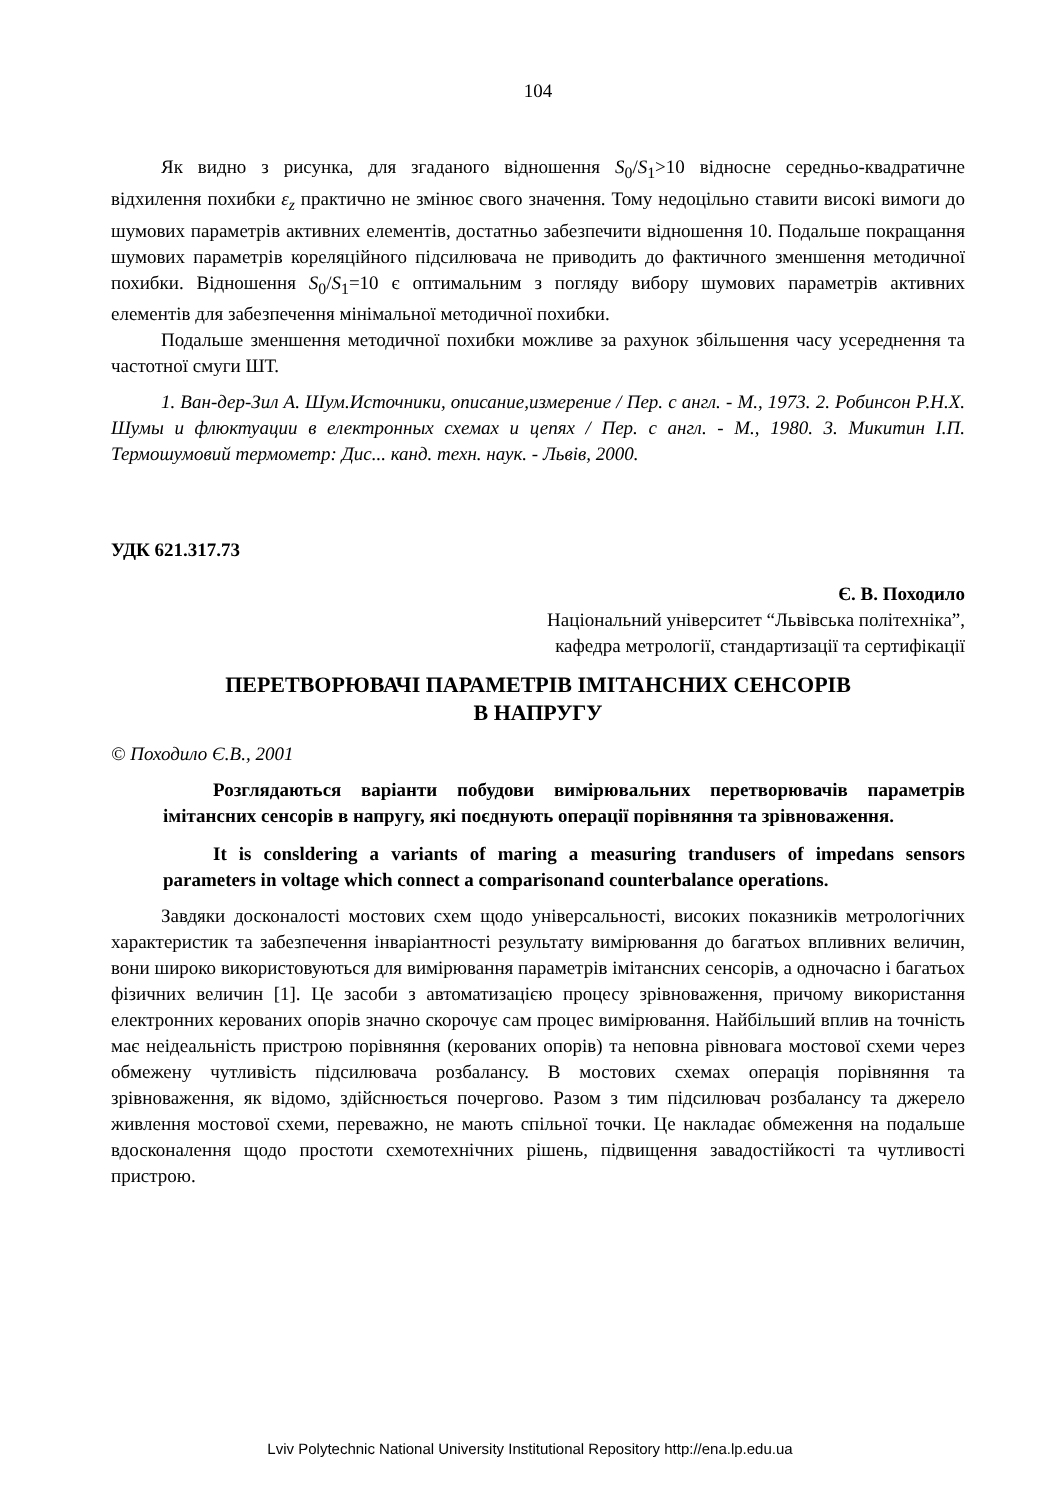104
Як видно з рисунка, для згаданого відношення S<sub>0</sub>/S<sub>1</sub>>10 відносне середньо-квадратичне відхилення похибки ε<sub>z</sub> практично не змінює свого значення. Тому недоцільно ставити високі вимоги до шумових параметрів активних елементів, достатньо забезпечити відношення 10. Подальше покращання шумових параметрів кореляційного підсилювача не приводить до фактичного зменшення методичної похибки. Відношення S<sub>0</sub>/S<sub>1</sub>=10 є оптимальним з погляду вибору шумових параметрів активних елементів для забезпечення мінімальної методичної похибки.
Подальше зменшення методичної похибки можливе за рахунок збільшення часу усереднення та частотної смуги ШТ.
1. Ван-дер-Зил А. Шум.Источники, описание,измерение / Пер. с англ. - М., 1973. 2. Робинсон Р.Н.Х. Шумы и флюктуации в електронных схемах и цепях / Пер. с англ. - М., 1980. 3. Микитин І.П. Термошумовий термометр: Дис... канд. техн. наук. - Львів, 2000.
УДК 621.317.73
Є. В. Походило
Національний університет “Львівська політехніка”,
кафедра метрології, стандартизації та сертифікації
ПЕРЕТВОРЮВАЧІ ПАРАМЕТРІВ ІМІТАНСНИХ СЕНСОРІВ
В НАПРУГУ
© Походило Є.В., 2001
Розглядаються варіанти побудови вимірювальних перетворювачів параметрів імітансних сенсорів в напругу, які поєднують операції порівняння та зрівноваження.
It is consldering a variants of maring a measuring trandusers of impedans sensors parameters in voltage which connect a comparisonand counterbalance operations.
Завдяки досконалості мостових схем щодо універсальності, високих показників метрологічних характеристик та забезпечення інваріантності результату вимірювання до багатьох впливних величин, вони широко використовуються для вимірювання параметрів імітансних сенсорів, а одночасно і багатьох фізичних величин [1]. Це засоби з автоматизацією процесу зрівноваження, причому використання електронних керованих опорів значно скорочує сам процес вимірювання. Найбільший вплив на точність має неідеальність пристрою порівняння (керованих опорів) та неповна рівновага мостової схеми через обмежену чутливість підсилювача розбалансу. В мостових схемах операція порівняння та зрівноваження, як відомо, здійснюється почергово. Разом з тим підсилювач розбалансу та джерело живлення мостової схеми, переважно, не мають спільної точки. Це накладає обмеження на подальше вдосконалення щодо простоти схемотехнічних рішень, підвищення завадостійкості та чутливості пристрою.
Lviv Polytechnic National University Institutional Repository http://ena.lp.edu.ua